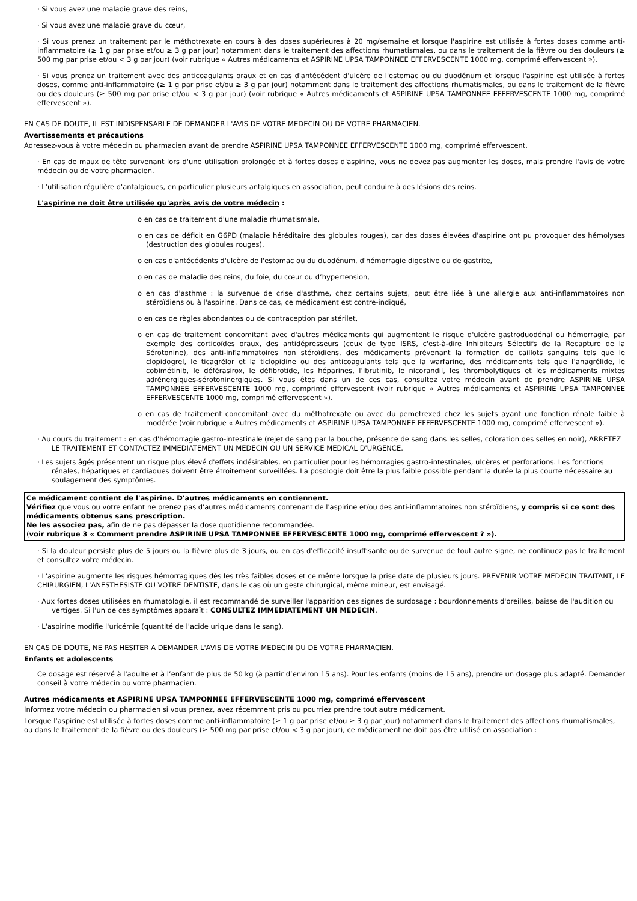· Si vous avez une maladie grave des reins,
· Si vous avez une maladie grave du cœur,
· Si vous prenez un traitement par le méthotrexate en cours à des doses supérieures à 20 mg/semaine et lorsque l'aspirine est utilisée à fortes doses comme anti-inflammatoire (≥ 1 g par prise et/ou ≥ 3 g par jour) notamment dans le traitement des affections rhumatismales, ou dans le traitement de la fièvre ou des douleurs (≥ 500 mg par prise et/ou < 3 g par jour) (voir rubrique « Autres médicaments et ASPIRINE UPSA TAMPONNEE EFFERVESCENTE 1000 mg, comprimé effervescent »),
· Si vous prenez un traitement avec des anticoagulants oraux et en cas d'antécédent d'ulcère de l'estomac ou du duodénum et lorsque l'aspirine est utilisée à fortes doses, comme anti-inflammatoire (≥ 1 g par prise et/ou ≥ 3 g par jour) notamment dans le traitement des affections rhumatismales, ou dans le traitement de la fièvre ou des douleurs (≥ 500 mg par prise et/ou < 3 g par jour) (voir rubrique « Autres médicaments et ASPIRINE UPSA TAMPONNEE EFFERVESCENTE 1000 mg, comprimé effervescent »).
EN CAS DE DOUTE, IL EST INDISPENSABLE DE DEMANDER L'AVIS DE VOTRE MEDECIN OU DE VOTRE PHARMACIEN.
Avertissements et précautions
Adressez-vous à votre médecin ou pharmacien avant de prendre ASPIRINE UPSA TAMPONNEE EFFERVESCENTE 1000 mg, comprimé effervescent.
· En cas de maux de tête survenant lors d'une utilisation prolongée et à fortes doses d'aspirine, vous ne devez pas augmenter les doses, mais prendre l'avis de votre médecin ou de votre pharmacien.
· L'utilisation régulière d'antalgiques, en particulier plusieurs antalgiques en association, peut conduire à des lésions des reins.
L'aspirine ne doit être utilisée qu'après avis de votre médecin :
o en cas de traitement d'une maladie rhumatismale,
o en cas de déficit en G6PD (maladie héréditaire des globules rouges), car des doses élevées d'aspirine ont pu provoquer des hémolyses (destruction des globules rouges),
o en cas d'antécédents d'ulcère de l'estomac ou du duodénum, d'hémorragie digestive ou de gastrite,
o en cas de maladie des reins, du foie, du cœur ou d’hypertension,
o en cas d'asthme : la survenue de crise d'asthme, chez certains sujets, peut être liée à une allergie aux anti-inflammatoires non stéroïdiens ou à l'aspirine. Dans ce cas, ce médicament est contre-indiqué,
o en cas de règles abondantes ou de contraception par stérilet,
o en cas de traitement concomitant avec d'autres médicaments qui augmentent le risque d'ulcère gastroduodénal ou hémorragie, par exemple des corticoïdes oraux, des antidépresseurs (ceux de type ISRS, c'est-à-dire Inhibiteurs Sélectifs de la Recapture de la Sérotonine), des anti-inflammatoires non stéroïdiens, des médicaments prévenant la formation de caillots sanguins tels que le clopidogrel, le ticagrélor et la ticlopidine ou des anticoagulants tels que la warfarine, des médicaments tels que l’anagrélide, le cobimétinib, le déférasirox, le défibrotide, les héparines, l’ibrutinib, le nicorandil, les thrombolytiques et les médicaments mixtes adrénergiques-sérotoninergiques. Si vous êtes dans un de ces cas, consultez votre médecin avant de prendre ASPIRINE UPSA TAMPONNEE EFFERVESCENTE 1000 mg, comprimé effervescent (voir rubrique « Autres médicaments et ASPIRINE UPSA TAMPONNEE EFFERVESCENTE 1000 mg, comprimé effervescent »).
o en cas de traitement concomitant avec du méthotrexate ou avec du pemetrexed chez les sujets ayant une fonction rénale faible à modérée (voir rubrique « Autres médicaments et ASPIRINE UPSA TAMPONNEE EFFERVESCENTE 1000 mg, comprimé effervescent »).
· Au cours du traitement : en cas d'hémorragie gastro-intestinale (rejet de sang par la bouche, présence de sang dans les selles, coloration des selles en noir), ARRETEZ LE TRAITEMENT ET CONTACTEZ IMMEDIATEMENT UN MEDECIN OU UN SERVICE MEDICAL D'URGENCE.
· Les sujets âgés présentent un risque plus élevé d'effets indésirables, en particulier pour les hémorragies gastro-intestinales, ulcères et perforations. Les fonctions rénales, hépatiques et cardiaques doivent être étroitement surveillées. La posologie doit être la plus faible possible pendant la durée la plus courte nécessaire au soulagement des symptômes.
Ce médicament contient de l'aspirine. D'autres médicaments en contiennent.
Vérifiez que vous ou votre enfant ne prenez pas d'autres médicaments contenant de l'aspirine et/ou des anti-inflammatoires non stéroïdiens, y compris si ce sont des médicaments obtenus sans prescription.
Ne les associez pas, afin de ne pas dépasser la dose quotidienne recommandée.
(voir rubrique 3 « Comment prendre ASPIRINE UPSA TAMPONNEE EFFERVESCENTE 1000 mg, comprimé effervescent ? »).
· Si la douleur persiste plus de 5 jours ou la fièvre plus de 3 jours, ou en cas d'efficacité insuffisante ou de survenue de tout autre signe, ne continuez pas le traitement et consultez votre médecin.
· L'aspirine augmente les risques hémorragiques dès les très faibles doses et ce même lorsque la prise date de plusieurs jours. PREVENIR VOTRE MEDECIN TRAITANT, LE CHIRURGIEN, L'ANESTHESISTE OU VOTRE DENTISTE, dans le cas où un geste chirurgical, même mineur, est envisagé.
· Aux fortes doses utilisées en rhumatologie, il est recommandé de surveiller l'apparition des signes de surdosage : bourdonnements d'oreilles, baisse de l'audition ou vertiges. Si l'un de ces symptômes apparaît : CONSULTEZ IMMEDIATEMENT UN MEDECIN.
· L'aspirine modifie l'uricémie (quantité de l'acide urique dans le sang).
EN CAS DE DOUTE, NE PAS HESITER A DEMANDER L'AVIS DE VOTRE MEDECIN OU DE VOTRE PHARMACIEN.
Enfants et adolescents
Ce dosage est réservé à l'adulte et à l’enfant de plus de 50 kg (à partir d’environ 15 ans). Pour les enfants (moins de 15 ans), prendre un dosage plus adapté. Demander conseil à votre médecin ou votre pharmacien.
Autres médicaments et ASPIRINE UPSA TAMPONNEE EFFERVESCENTE 1000 mg, comprimé effervescent
Informez votre médecin ou pharmacien si vous prenez, avez récemment pris ou pourriez prendre tout autre médicament.
Lorsque l'aspirine est utilisée à fortes doses comme anti-inflammatoire (≥ 1 g par prise et/ou ≥ 3 g par jour) notamment dans le traitement des affections rhumatismales, ou dans le traitement de la fièvre ou des douleurs (≥ 500 mg par prise et/ou < 3 g par jour), ce médicament ne doit pas être utilisé en association :